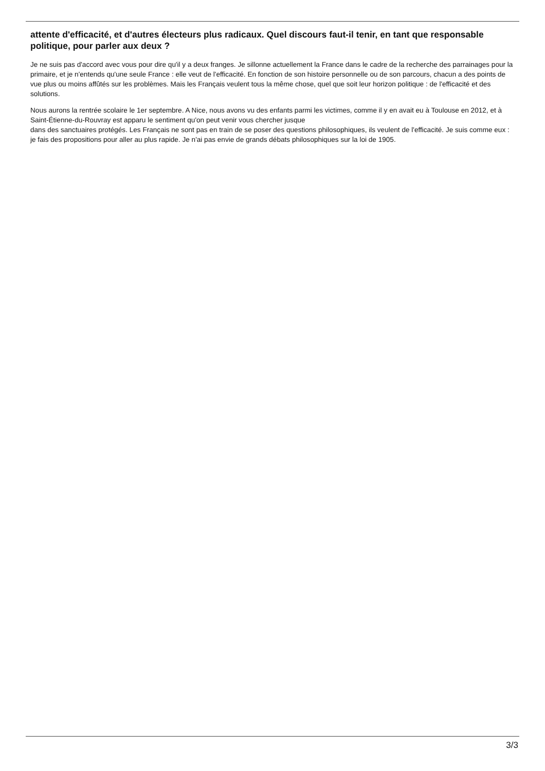attente d'efficacité, et d'autres électeurs plus radicaux. Quel discours faut-il tenir, en tant que responsable politique, pour parler aux deux ?
Je ne suis pas d'accord avec vous pour dire qu'il y a deux franges. Je sillonne actuellement la France dans le cadre de la recherche des parrainages pour la primaire, et je n'entends qu'une seule France : elle veut de l'efficacité. En fonction de son histoire personnelle ou de son parcours, chacun a des points de vue plus ou moins affûtés sur les problèmes. Mais les Français veulent tous la même chose, quel que soit leur horizon politique : de l'efficacité et des solutions.
Nous aurons la rentrée scolaire le 1er septembre. A Nice, nous avons vu des enfants parmi les victimes, comme il y en avait eu à Toulouse en 2012, et à Saint-Étienne-du-Rouvray est apparu le sentiment qu'on peut venir vous chercher jusque
dans des sanctuaires protégés. Les Français ne sont pas en train de se poser des questions philosophiques, ils veulent de l'efficacité. Je suis comme eux : je fais des propositions pour aller au plus rapide. Je n'ai pas envie de grands débats philosophiques sur la loi de 1905.
3/3